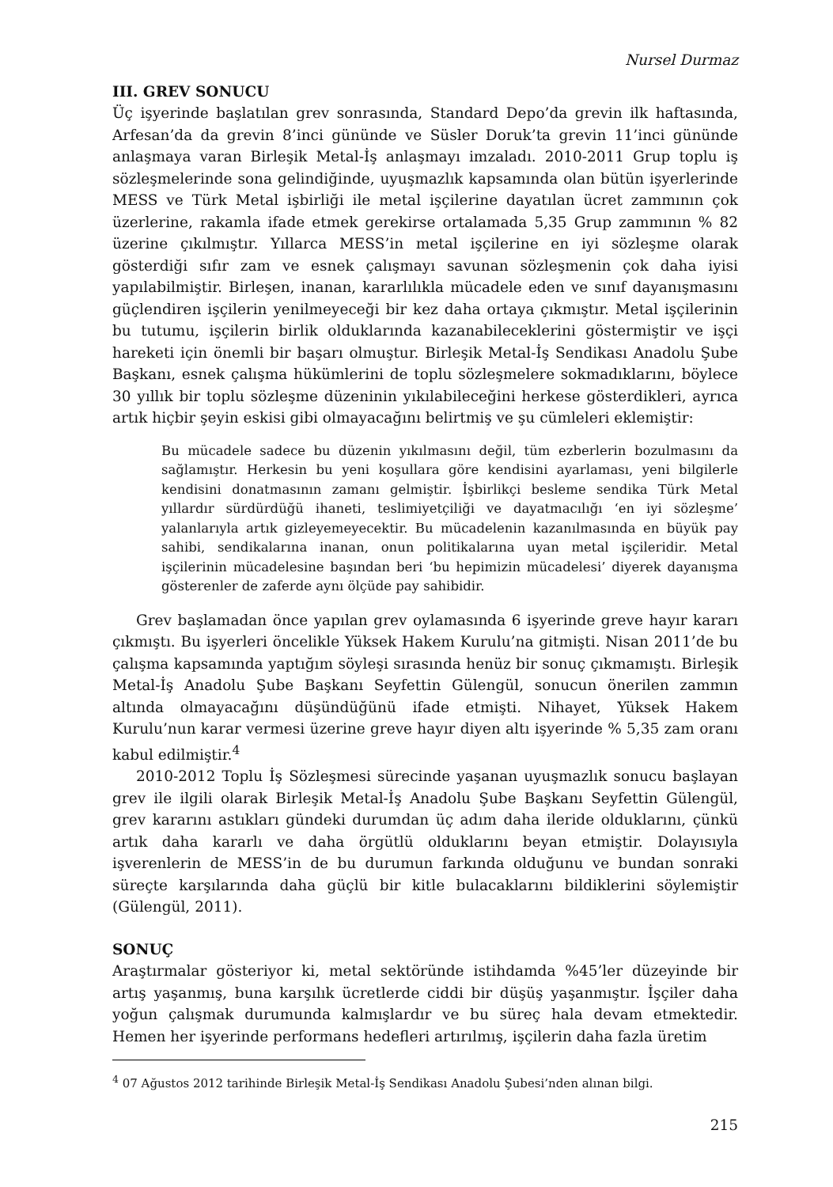Nursel Durmaz
III. GREV SONUCU
Üç işyerinde başlatılan grev sonrasında, Standard Depo’da grevin ilk haftasında, Arfesan’da da grevin 8’inci gününde ve Süsler Doruk’ta grevin 11’inci gününde anlaşmaya varan Birleşik Metal-İş anlaşmayı imzaladı. 2010-2011 Grup toplu iş sözleşmelerinde sona gelindiğinde, uyuşmazlık kapsamında olan bütün işyerlerinde MESS ve Türk Metal işbirliği ile metal işçilerine dayatılan ücret zammının çok üzerlerine, rakamla ifade etmek gerekirse ortalamada 5,35 Grup zammının % 82 üzerine çıkılmıştır. Yıllarca MESS’in metal işçilerine en iyi sözleşme olarak gösterdiği sıfır zam ve esnek çalışmayı savunan sözleşmenin çok daha iyisi yapılabilmiştir. Birleşen, inanan, kararlılıkla mücadele eden ve sınıf dayanışmasını güçlendiren işçilerin yenilmeyeceği bir kez daha ortaya çıkmıştır. Metal işçilerinin bu tutumu, işçilerin birlik olduklarında kazanabileceklerini göstermiştir ve işçi hareketi için önemli bir başarı olmuştur. Birleşik Metal-İş Sendikası Anadolu Şube Başkanı, esnek çalışma hükümlerini de toplu sözleşmelere sokmadıklarını, böylece 30 yıllık bir toplu sözleşme düzeninin yıkılabileceğini herkese gösterdikleri, ayrıca artık hiçbir şeyin eskisi gibi olmayacağını belirtmiş ve şu cümleleri eklemiştir:
Bu mücadele sadece bu düzenin yıkılmasını değil, tüm ezberlerin bozulmasını da sağlamıştır. Herkesin bu yeni koşullara göre kendisini ayarlaması, yeni bilgilerle kendisini donatmasının zamanı gelmiştir. İşbirlikçi besleme sendika Türk Metal yıllardır sürdürdüğü ihaneti, teslimiyetçiliği ve dayatmacılığı ‘en iyi sözleşme’ yalanlarıyla artık gizleyemeyecektir. Bu mücadelenin kazanılmasında en büyük pay sahibi, sendikalarına inanan, onun politikalarına uyan metal işçileridir. Metal işçilerinin mücadelesine başından beri ‘bu hepimizin mücadelesi’ diyerek dayanışma gösterenler de zaferde aynı ölçüde pay sahibidir.
Grev başlamadan önce yapılan grev oylamasında 6 işyerinde greve hayır kararı çıkmıştı. Bu işyerleri öncelikle Yüksek Hakem Kurulu’na gitmişti. Nisan 2011’de bu çalışma kapsamında yaptığım söyleşi sırasında henüz bir sonuç çıkmamıştı. Birleşik Metal-İş Anadolu Şube Başkanı Seyfettin Gülengül, sonucun önerilen zammın altında olmayacağını düşündüğünü ifade etmişti. Nihayet, Yüksek Hakem Kurulu’nun karar vermesi üzerine greve hayır diyen altı işyerinde % 5,35 zam oranı kabul edilmiştir.<sup>4</sup>
2010-2012 Toplu İş Sözleşmesi sürecinde yaşanan uyuşmazlık sonucu başlayan grev ile ilgili olarak Birleşik Metal-İş Anadolu Şube Başkanı Seyfettin Gülengül, grev kararını astıkları gündeki durumdan üç adım daha ileride olduklarını, çünkü artık daha kararlı ve daha örgütlü olduklarını beyan etmiştir. Dolayısıyla işverenlerin de MESS’in de bu durumun farkında olduğunu ve bundan sonraki süreçte karşılarında daha güçlü bir kitle bulacaklarını bildiklerini söylemiştir (Gülengül, 2011).
SONUÇ
Araştırmalar gösteriyor ki, metal sektöründe istihdamda %45’ler düzeyinde bir artış yaşanmış, buna karşılık ücretlerde ciddi bir düşüş yaşanmıştır. İşçiler daha yoğun çalışmak durumunda kalmışlardır ve bu süreç hala devam etmektedir. Hemen her işyerinde performans hedefleri artırılmış, işçilerin daha fazla üretim
<sup>4</sup> 07 Ağustos 2012 tarihinde Birleşik Metal-İş Sendikası Anadolu Şubesi’nden alınan bilgi.
215